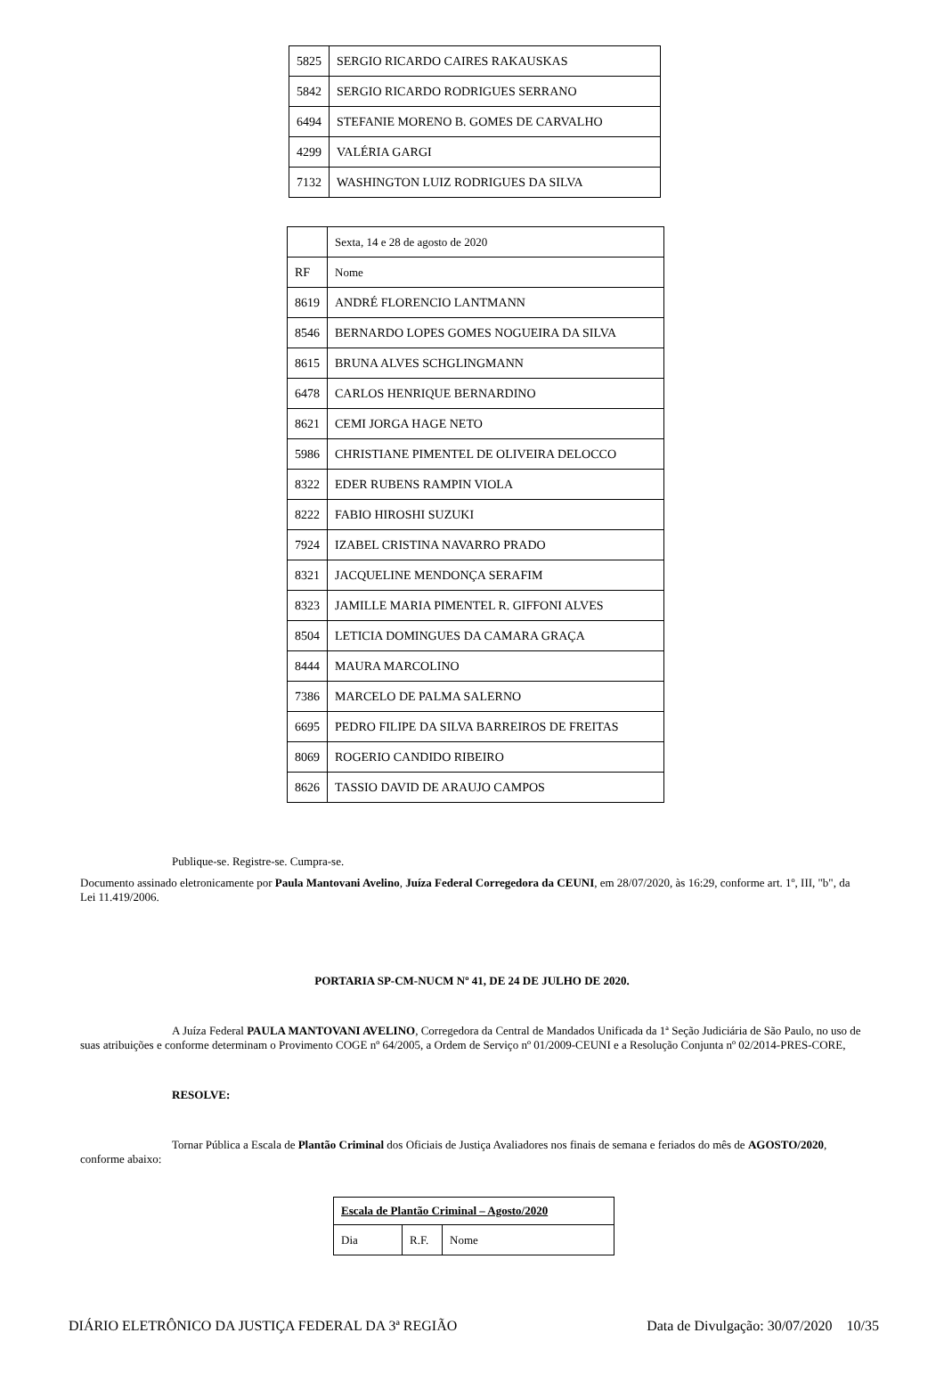| 5825 | SERGIO RICARDO CAIRES RAKAUSKAS |
| 5842 | SERGIO RICARDO RODRIGUES SERRANO |
| 6494 | STEFANIE MORENO B. GOMES DE CARVALHO |
| 4299 | VALÉRIA GARGI |
| 7132 | WASHINGTON LUIZ RODRIGUES DA SILVA |
| | Sexta, 14 e 28 de agosto de 2020 |
| RF | Nome |
| 8619 | ANDRÉ FLORENCIO LANTMANN |
| 8546 | BERNARDO LOPES GOMES NOGUEIRA DA SILVA |
| 8615 | BRUNA ALVES SCHGLINGMANN |
| 6478 | CARLOS HENRIQUE BERNARDINO |
| 8621 | CEMI JORGA HAGE NETO |
| 5986 | CHRISTIANE PIMENTEL DE OLIVEIRA DELOCCO |
| 8322 | EDER RUBENS RAMPIN VIOLA |
| 8222 | FABIO HIROSHI SUZUKI |
| 7924 | IZABEL CRISTINA NAVARRO PRADO |
| 8321 | JACQUELINE MENDONÇA SERAFIM |
| 8323 | JAMILLE MARIA PIMENTEL R. GIFFONI ALVES |
| 8504 | LETICIA DOMINGUES DA CAMARA GRAÇA |
| 8444 | MAURA MARCOLINO |
| 7386 | MARCELO DE PALMA SALERNO |
| 6695 | PEDRO FILIPE DA SILVA BARREIROS DE FREITAS |
| 8069 | ROGERIO CANDIDO RIBEIRO |
| 8626 | TASSIO DAVID DE ARAUJO CAMPOS |
Publique-se. Registre-se. Cumpra-se.
Documento assinado eletronicamente por Paula Mantovani Avelino, Juíza Federal Corregedora da CEUNI, em 28/07/2020, às 16:29, conforme art. 1º, III, "b", da Lei 11.419/2006.
PORTARIA SP-CM-NUCM Nº 41, DE 24 DE JULHO DE 2020.
A Juíza Federal PAULA MANTOVANI AVELINO, Corregedora da Central de Mandados Unificada da 1ª Seção Judiciária de São Paulo, no uso de suas atribuições e conforme determinam o Provimento COGE nº 64/2005, a Ordem de Serviço nº 01/2009-CEUNI e a Resolução Conjunta nº 02/2014-PRES-CORE,
RESOLVE:
Tornar Pública a Escala de Plantão Criminal dos Oficiais de Justiça Avaliadores nos finais de semana e feriados do mês de AGOSTO/2020, conforme abaixo:
| Escala de Plantão Criminal – Agosto/2020 | | |
| --- | --- | --- |
| Dia | R.F. | Nome |
DIÁRIO ELETRÔNICO DA JUSTIÇA FEDERAL DA 3ª REGIÃO Data de Divulgação: 30/07/2020 10/35